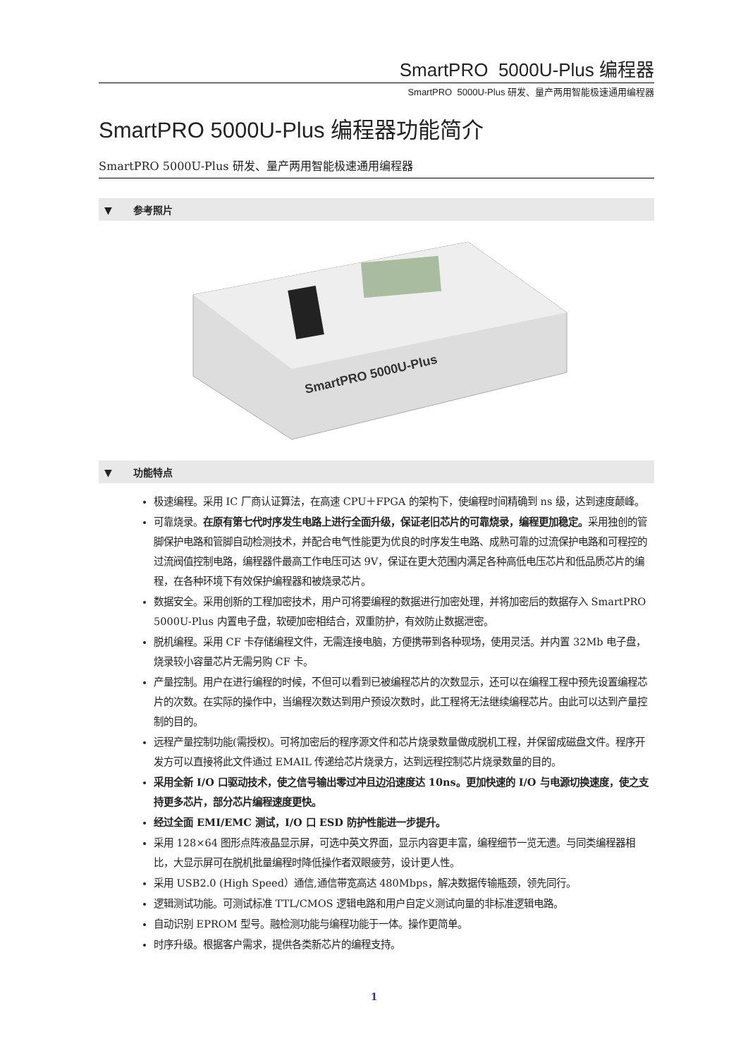SmartPRO 5000U-Plus 编程器
SmartPRO 5000U-Plus 研发、量产两用智能极速通用编程器
SmartPRO 5000U-Plus 编程器功能简介
SmartPRO 5000U-Plus 研发、量产两用智能极速通用编程器
▼ 参考照片
SmartPRO 5000U-Plus
▼ 功能特点
极速编程。采用 IC 厂商认证算法，在高速 CPU＋FPGA 的架构下，使编程时间精确到 ns 级，达到速度颠峰。
可靠烧录。在原有第七代时序发生电路上进行全面升级，保证老旧芯片的可靠烧录，编程更加稳定。采用独创的管脚保护电路和管脚自动检测技术，并配合电气性能更为优良的时序发生电路、成熟可靠的过流保护电路和可程控的过流阀值控制电路，编程器件最高工作电压可达 9V，保证在更大范围内满足各种高低电压芯片和低品质芯片的编程，在各种环境下有效保护编程器和被烧录芯片。
数据安全。采用创新的工程加密技术，用户可将要编程的数据进行加密处理，并将加密后的数据存入 SmartPRO 5000U-Plus 内置电子盘，软硬加密相结合，双重防护，有效防止数据泄密。
脱机编程。采用 CF 卡存储编程文件，无需连接电脑，方便携带到各种现场，使用灵活。并内置 32Mb 电子盘，烧录较小容量芯片无需另购 CF 卡。
产量控制。用户在进行编程的时候，不但可以看到已被编程芯片的次数显示，还可以在编程工程中预先设置编程芯片的次数。在实际的操作中，当编程次数达到用户预设次数时，此工程将无法继续编程芯片。由此可以达到产量控制的目的。
远程产量控制功能(需授权)。可将加密后的程序源文件和芯片烧录数量做成脱机工程，并保留成磁盘文件。程序开发方可以直接将此文件通过 EMAIL 传递给芯片烧录方，达到远程控制芯片烧录数量的目的。
采用全新 I/O 口驱动技术，使之信号输出零过冲且边沿速度达 10ns。更加快速的 I/O 与电源切换速度，使之支持更多芯片，部分芯片编程速度更快。
经过全面 EMI/EMC 测试，I/O 口 ESD 防护性能进一步提升。
采用 128×64 图形点阵液晶显示屏，可选中英文界面，显示内容更丰富，编程细节一览无遗。与同类编程器相比，大显示屏可在脱机批量编程时降低操作者双眼疲劳，设计更人性。
采用 USB2.0 (High Speed）通信,通信带宽高达 480Mbps，解决数据传输瓶颈，领先同行。
逻辑测试功能。可测试标准 TTL/CMOS 逻辑电路和用户自定义测试向量的非标准逻辑电路。
自动识别 EPROM 型号。融检测功能与编程功能于一体。操作更简单。
时序升级。根据客户需求，提供各类新芯片的编程支持。
1